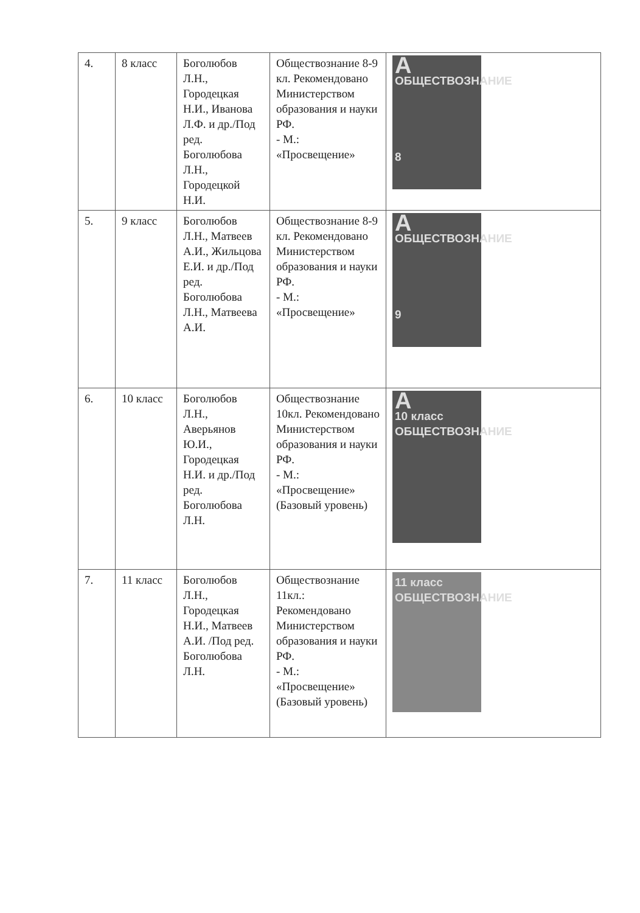| 4. | 8 класс | Боголюбов Л.Н., Городецкая Н.И., Иванова Л.Ф. и др./Под ред. Боголюбова Л.Н., Городецкой Н.И. | Обществознание 8-9 кл. Рекомендовано Министерством образования и науки РФ. - М.: «Просвещение» | А ОБЩЕСТВОЗНАНИЕ 8 |
| 5. | 9 класс | Боголюбов Л.Н., Матвеев А.И., Жильцова Е.И. и др./Под ред. Боголюбова Л.Н., Матвеева А.И. | Обществознание 8-9 кл. Рекомендовано Министерством образования и науки РФ. - М.: «Просвещение» | А ОБЩЕСТВОЗНАНИЕ 9 |
| 6. | 10 класс | Боголюбов Л.Н., Аверьянов Ю.И., Городецкая Н.И. и др./Под ред. Боголюбова Л.Н. | Обществознание 10кл. Рекомендовано Министерством образования и науки РФ. - М.: «Просвещение» (Базовый уровень) | А 10 класс ОБЩЕСТВОЗНАНИЕ |
| 7. | 11 класс | Боголюбов Л.Н., Городецкая Н.И., Матвеев А.И. /Под ред. Боголюбова Л.Н. | Обществознание 11кл.: Рекомендовано Министерством образования и науки РФ. - М.: «Просвещение» (Базовый уровень) | 11 класс ОБЩЕСТВОЗНАНИЕ |